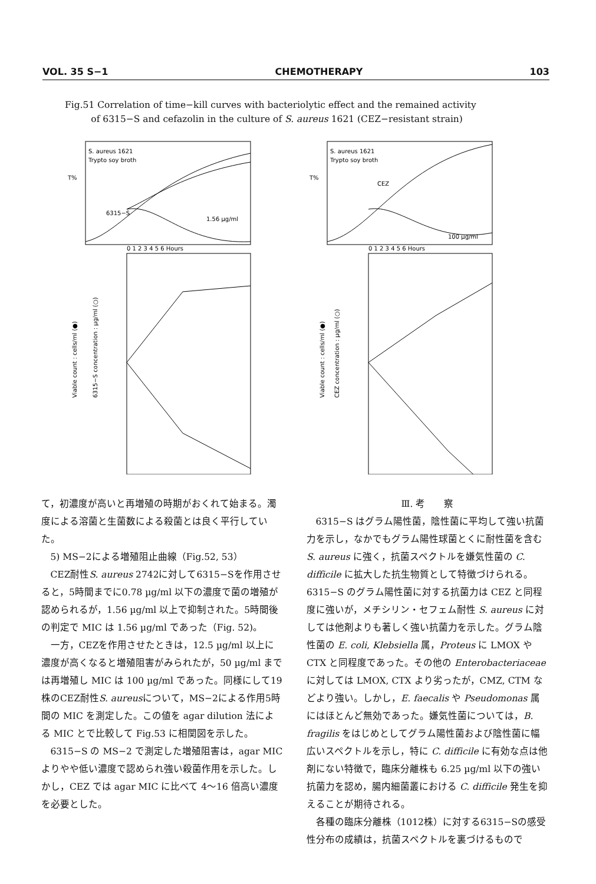VOL. 35 S−1 CHEMOTHERAPY 103
Fig.51 Correlation of time−kill curves with bacteriolytic effect and the remained activity
of 6315−S and cefazolin in the culture of S. aureus 1621 (CEZ−resistant strain)
S. aureus 1621
Trypto soy broth
S. aureus 1621
Trypto soy broth
T%
T%
6315−S
CEZ
1.56 µg/ml
100 µg/ml
0 1 2 3 4 5 6 Hours
0 1 2 3 4 5 6 Hours
Viable count : cells/ml (●)
Viable count : cells/ml (●)
6315−S concentration : µg/ml (○)
CEZ concentration : µg/ml (○)
て，初濃度が高いと再増殖の時期がおくれて始まる。濁度による溶菌と生菌数による殺菌とは良く平行していた。
5) MS−2による増殖阻止曲線（Fig.52, 53）
CEZ耐性S. aureus 2742に対して6315−Sを作用させると，5時間までに0.78 µg/ml 以下の濃度で菌の増殖が認められるが，1.56 µg/ml 以上で抑制された。5時間後の判定で MIC は 1.56 µg/ml であった（Fig. 52)。
一方，CEZを作用させたときは，12.5 µg/ml 以上に濃度が高くなると増殖阻害がみられたが，50 µg/ml までは再増殖し MIC は 100 µg/ml であった。同様にして19株のCEZ耐性S. aureusについて，MS−2による作用5時間の MIC を測定した。この値を agar dilution 法による MIC とで比較して Fig.53 に相関図を示した。
6315−S の MS−2 で測定した増殖阻害は，agar MIC よりやや低い濃度で認められ強い殺菌作用を示した。しかし，CEZ では agar MIC に比べて 4〜16 倍高い濃度を必要とした。
Ⅲ. 考　　察
6315−S はグラム陽性菌，陰性菌に平均して強い抗菌力を示し，なかでもグラム陽性球菌とくに耐性菌を含む S. aureus に強く，抗菌スペクトルを嫌気性菌の C. difficile に拡大した抗生物質として特徴づけられる。6315−S のグラム陽性菌に対する抗菌力は CEZ と同程度に強いが，メチシリン・セフェム耐性 S. aureus に対しては他剤よりも著しく強い抗菌力を示した。グラム陰性菌の E. coli, Klebsiella 属，Proteus に LMOX や CTX と同程度であった。その他の Enterobacteriaceae に対しては LMOX, CTX より劣ったが，CMZ, CTM などより強い。しかし，E. faecalis や Pseudomonas 属にはほとんど無効であった。嫌気性菌については，B. fragilis をはじめとしてグラム陽性菌および陰性菌に幅広いスペクトルを示し，特に C. difficile に有効な点は他剤にない特徴で，臨床分離株も 6.25 µg/ml 以下の強い抗菌力を認め，腸内細菌叢における C. difficile 発生を抑えることが期待される。
各種の臨床分離株（1012株）に対する6315−Sの感受性分布の成績は，抗菌スペクトルを裏づけるもので